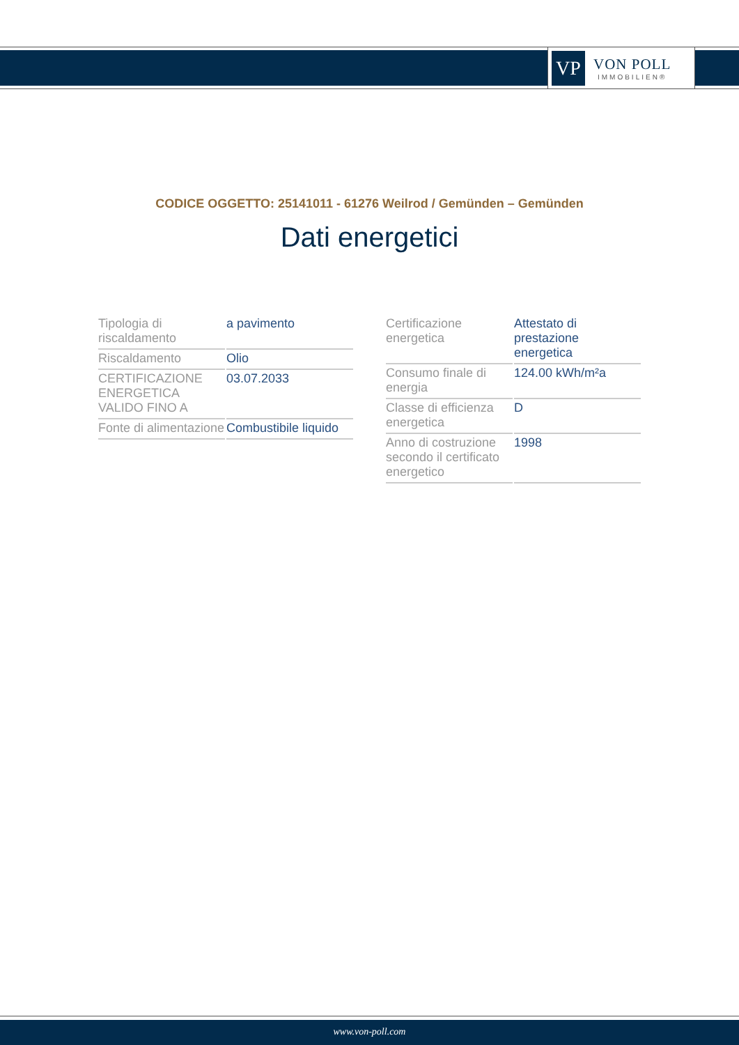VP
VON POLL
IMMOBILIEN®
CODICE OGGETTO: 25141011 - 61276 Weilrod / Gemünden – Gemünden
Dati energetici
| Tipologia di riscaldamento | a pavimento |
| Riscaldamento | Olio |
| CERTIFICAZIONE ENERGETICA VALIDO FINO A | 03.07.2033 |
| Fonte di alimentazione | Combustibile liquido |
| Certificazione energetica | Attestato di prestazione energetica |
| Consumo finale di energia | 124.00 kWh/m²a |
| Classe di efficienza energetica | D |
| Anno di costruzione secondo il certificato energetico | 1998 |
www.von-poll.com